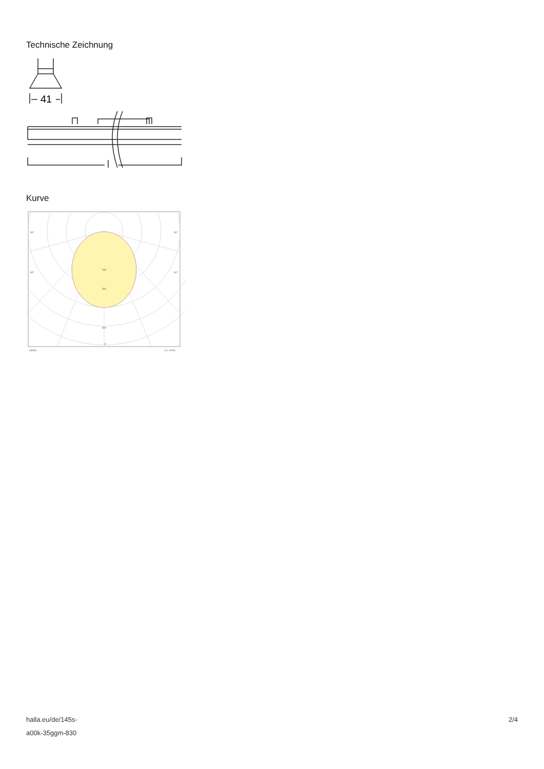Technische Zeichnung
41
Kurve
90°
90°
60°
60°
200
300
500
0°
cd/klm
η = 100%
halla.eu/de/145s-
a00k-35ggm-830
2/4